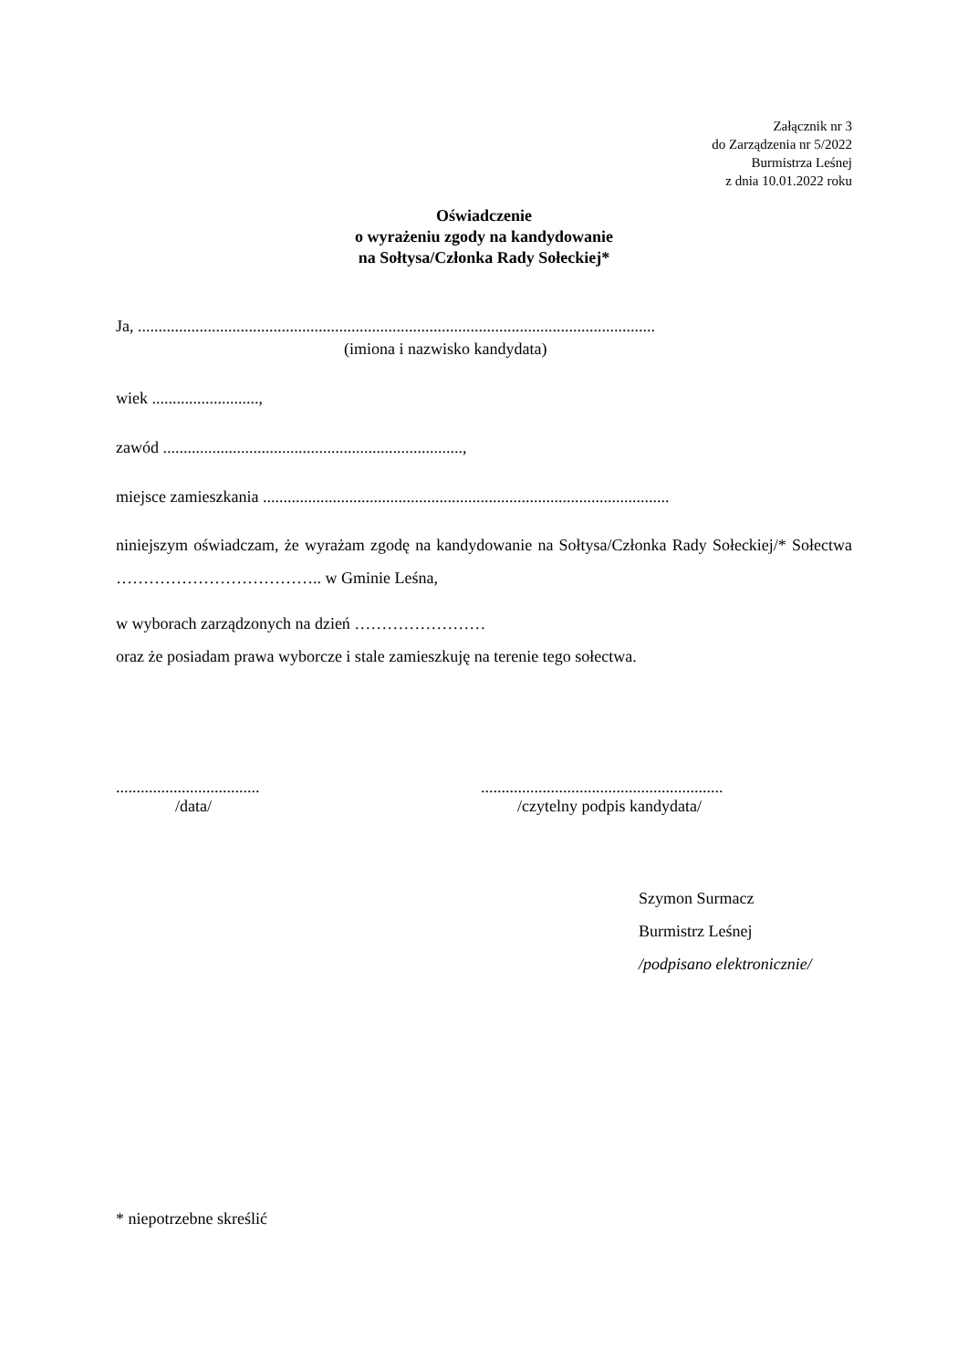Załącznik nr 3
do Zarządzenia nr 5/2022
Burmistrza Leśnej
z dnia 10.01.2022 roku
Oświadczenie
o wyrażeniu zgody na kandydowanie
na Sołtysa/Członka Rady Sołeckiej*
Ja, ..............................................................................................................................
(imiona i nazwisko kandydata)
wiek ..........................,
zawód .........................................................................,
miejsce zamieszkania ...................................................................................................
niniejszym oświadczam, że wyrażam zgodę na kandydowanie na Sołtysa/Członka Rady Sołeckiej/* Sołectwa ……………………………….. w Gminie Leśna,
w wyborach zarządzonych na dzień ……………………
oraz że posiadam prawa wyborcze i stale zamieszkuję na terenie tego sołectwa.
...................................
/data/
...........................................................
/czytelny podpis kandydata/
Szymon Surmacz
Burmistrz Leśnej
/podpisano elektronicznie/
* niepotrzebne skreślić